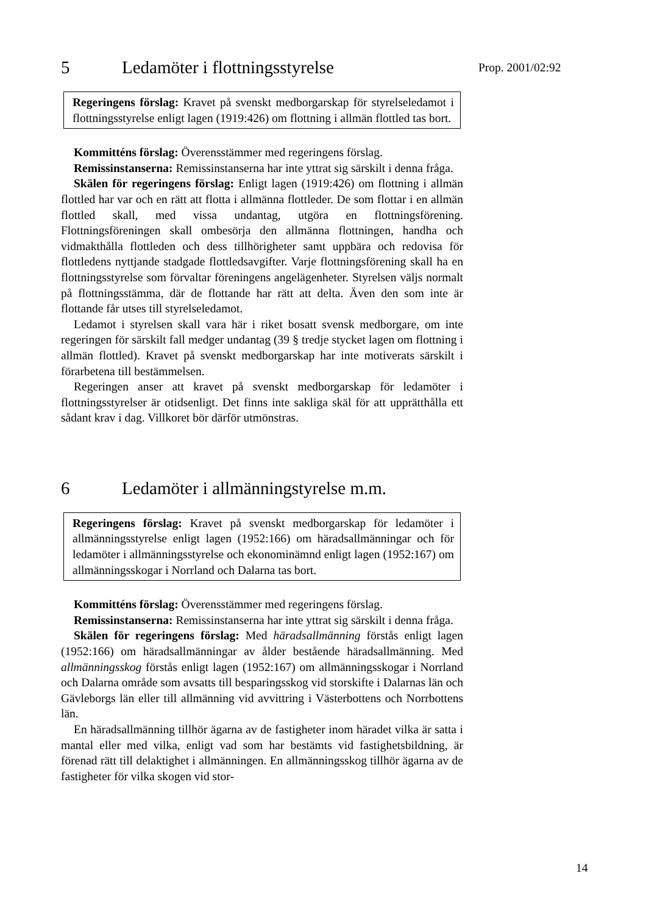Prop. 2001/02:92
5 Ledamöter i flottningsstyrelse
Regeringens förslag: Kravet på svenskt medborgarskap för styrelse­ledamot i flottningsstyrelse enligt lagen (1919:426) om flottning i all­män flottled tas bort.
Kommitténs förslag: Överensstämmer med regeringens förslag.
Remissinstanserna: Remissinstanserna har inte yttrat sig särskilt i denna fråga.
Skälen för regeringens förslag: Enligt lagen (1919:426) om flottning i allmän flottled har var och en rätt att flotta i allmänna flottleder. De som flottar i en allmän flottled skall, med vissa undantag, utgöra en flottnings­förening. Flottningsföreningen skall ombesörja den allmänna flottningen, handha och vidmakthålla flottleden och dess tillhörigheter samt uppbära och redovisa för flottledens nyttjande stadgade flottledsavgifter. Varje flottningsförening skall ha en flottningsstyrelse som förvaltar föreningens angelägenheter. Styrelsen väljs normalt på flottningsstämma, där de flot­tande har rätt att delta. Även den som inte är flottande får utses till styrel­seledamot.
Ledamot i styrelsen skall vara här i riket bosatt svensk medborgare, om inte regeringen för särskilt fall medger undantag (39 § tredje stycket la­gen om flottning i allmän flottled). Kravet på svenskt medborgarskap har inte motiverats särskilt i förarbetena till bestämmelsen.
Regeringen anser att kravet på svenskt medborgarskap för ledamöter i flottningsstyrelser är otidsenligt. Det finns inte sakliga skäl för att upp­rätthålla ett sådant krav i dag. Villkoret bör därför utmönstras.
6 Ledamöter i allmänningstyrelse m.m.
Regeringens förslag: Kravet på svenskt medborgarskap för ledamöter i allmänningsstyrelse enligt lagen (1952:166) om häradsallmänningar och för ledamöter i allmänningsstyrelse och ekonominämnd enligt la­gen (1952:167) om allmänningsskogar i Norrland och Dalarna tas bort.
Kommitténs förslag: Överensstämmer med regeringens förslag.
Remissinstanserna: Remissinstanserna har inte yttrat sig särskilt i denna fråga.
Skälen för regeringens förslag: Med häradsallmänning förstås enligt lagen (1952:166) om häradsallmänningar av ålder bestående häradsall­männing. Med allmänningsskog förstås enligt lagen (1952:167) om all­männingsskogar i Norrland och Dalarna område som avsatts till bespa­ringsskog vid storskifte i Dalarnas län och Gävleborgs län eller till all­männing vid avvittring i Västerbottens och Norrbottens län.
En häradsallmänning tillhör ägarna av de fastigheter inom häradet vil­ka är satta i mantal eller med vilka, enligt vad som har bestämts vid fas­tighetsbildning, är förenad rätt till delaktighet i allmänningen. En all­männingsskog tillhör ägarna av de fastigheter för vilka skogen vid stor-
14